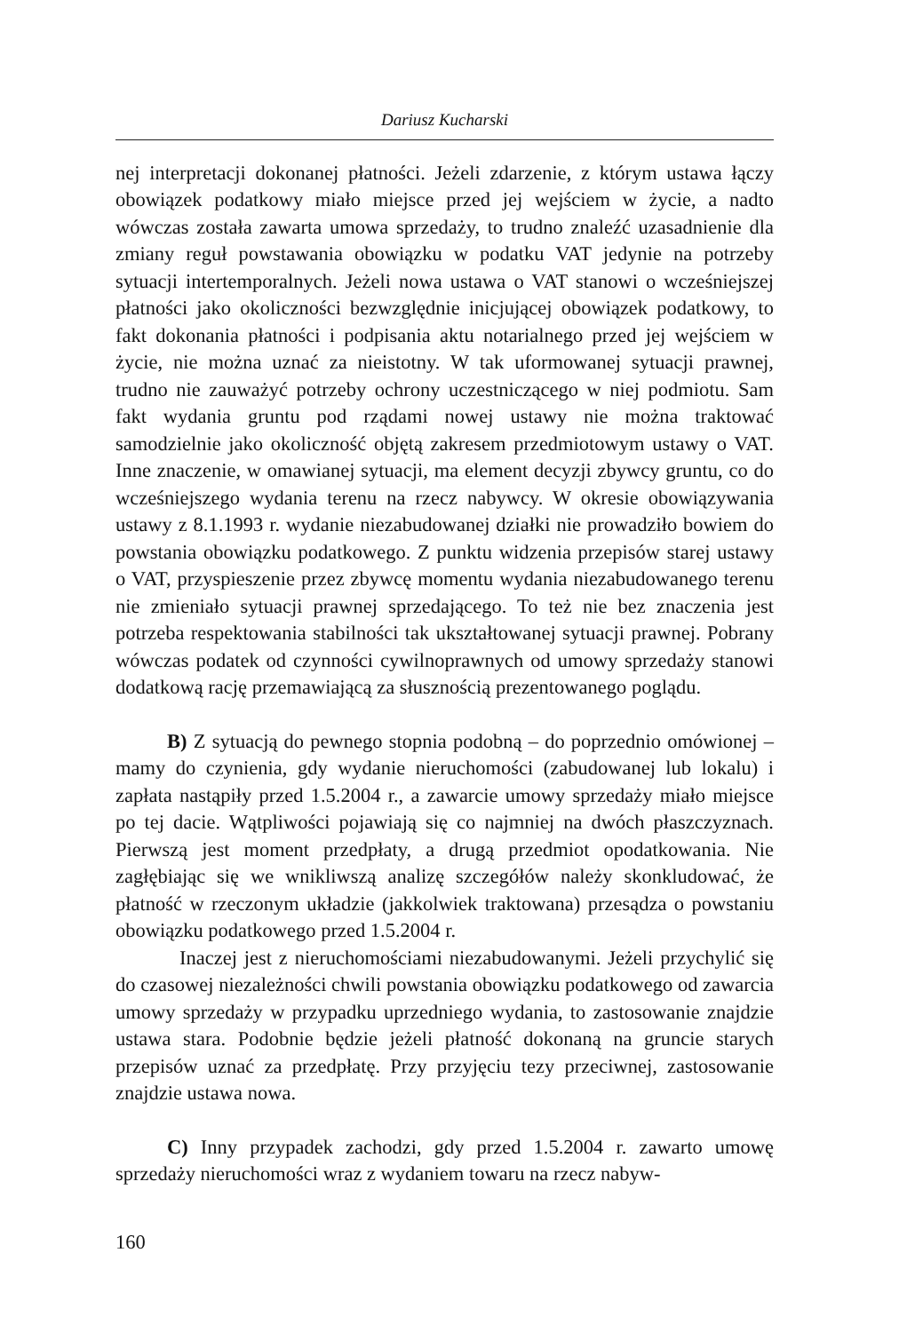Dariusz Kucharski
nej interpretacji dokonanej płatności. Jeżeli zdarzenie, z którym ustawa łączy obowiązek podatkowy miało miejsce przed jej wejściem w życie, a nadto wówczas została zawarta umowa sprzedaży, to trudno znaleźć uzasadnienie dla zmiany reguł powstawania obowiązku w podatku VAT jedynie na potrzeby sytuacji intertemporalnych. Jeżeli nowa ustawa o VAT stanowi o wcześniejszej płatności jako okoliczności bezwzględnie inicjującej obowiązek podatkowy, to fakt dokonania płatności i podpisania aktu notarialnego przed jej wejściem w życie, nie można uznać za nieistotny. W tak uformowanej sytuacji prawnej, trudno nie zauważyć potrzeby ochrony uczestniczącego w niej podmiotu. Sam fakt wydania gruntu pod rządami nowej ustawy nie można traktować samodzielnie jako okoliczność objętą zakresem przedmiotowym ustawy o VAT. Inne znaczenie, w omawianej sytuacji, ma element decyzji zbywcy gruntu, co do wcześniejszego wydania terenu na rzecz nabywcy. W okresie obowiązywania ustawy z 8.1.1993 r. wydanie niezabudowanej działki nie prowadziło bowiem do powstania obowiązku podatkowego. Z punktu widzenia przepisów starej ustawy o VAT, przyspieszenie przez zbywcę momentu wydania niezabudowanego terenu nie zmieniało sytuacji prawnej sprzedającego. To też nie bez znaczenia jest potrzeba respektowania stabilności tak ukształtowanej sytuacji prawnej. Pobrany wówczas podatek od czynności cywilnoprawnych od umowy sprzedaży stanowi dodatkową rację przemawiającą za słusznością prezentowanego poglądu.
B) Z sytuacją do pewnego stopnia podobną – do poprzednio omówionej – mamy do czynienia, gdy wydanie nieruchomości (zabudowanej lub lokalu) i zapłata nastąpiły przed 1.5.2004 r., a zawarcie umowy sprzedaży miało miejsce po tej dacie. Wątpliwości pojawiają się co najmniej na dwóch płaszczyznach. Pierwszą jest moment przedpłaty, a drugą przedmiot opodatkowania. Nie zagłębiając się we wnikliwszą analizę szczegółów należy skonkludować, że płatność w rzeczonym układzie (jakkolwiek traktowana) przesądza o powstaniu obowiązku podatkowego przed 1.5.2004 r.
Inaczej jest z nieruchomościami niezabudowanymi. Jeżeli przychylić się do czasowej niezależności chwili powstania obowiązku podatkowego od zawarcia umowy sprzedaży w przypadku uprzedniego wydania, to zastosowanie znajdzie ustawa stara. Podobnie będzie jeżeli płatność dokonaną na gruncie starych przepisów uznać za przedpłatę. Przy przyjęciu tezy przeciwnej, zastosowanie znajdzie ustawa nowa.
C) Inny przypadek zachodzi, gdy przed 1.5.2004 r. zawarto umowę sprzedaży nieruchomości wraz z wydaniem towaru na rzecz nabyw-
160